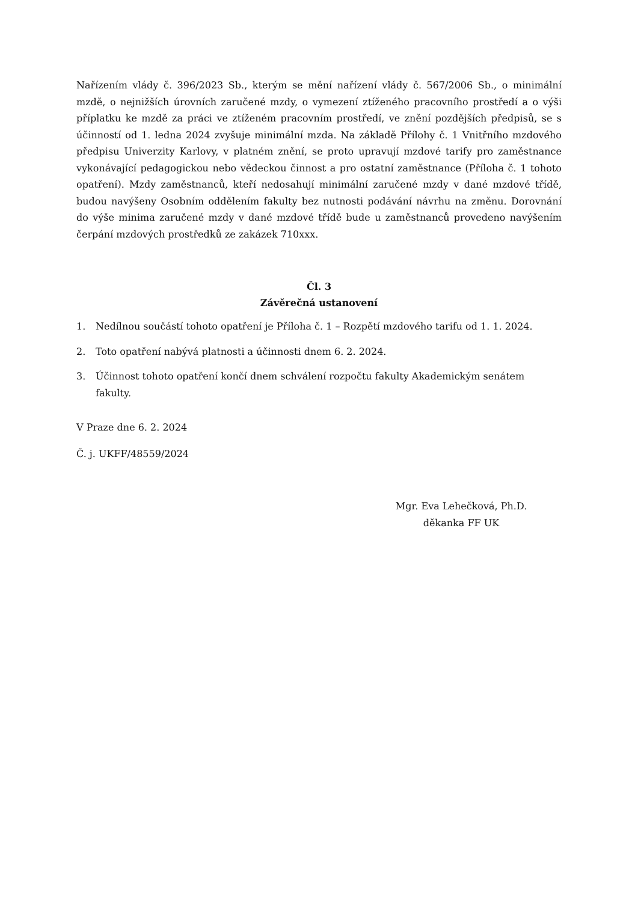Nařízením vlády č. 396/2023 Sb., kterým se mění nařízení vlády č. 567/2006 Sb., o minimální mzdě, o nejnižších úrovních zaručené mzdy, o vymezení ztíženého pracovního prostředí a o výši příplatku ke mzdě za práci ve ztíženém pracovním prostředí, ve znění pozdějších předpisů, se s účinností od 1. ledna 2024 zvyšuje minimální mzda. Na základě Přílohy č. 1 Vnitřního mzdového předpisu Univerzity Karlovy, v platném znění, se proto upravují mzdové tarify pro zaměstnance vykonávající pedagogickou nebo vědeckou činnost a pro ostatní zaměstnance (Příloha č. 1 tohoto opatření). Mzdy zaměstnanců, kteří nedosahují minimální zaručené mzdy v dané mzdové třídě, budou navýšeny Osobním oddělením fakulty bez nutnosti podávání návrhu na změnu. Dorovnání do výše minima zaručené mzdy v dané mzdové třídě bude u zaměstnanců provedeno navýšením čerpání mzdových prostředků ze zakázek 710xxx.
Čl. 3
Závěrečná ustanovení
1. Nedílnou součástí tohoto opatření je Příloha č. 1 – Rozpětí mzdového tarifu od 1. 1. 2024.
2. Toto opatření nabývá platnosti a účinnosti dnem 6. 2. 2024.
3. Účinnost tohoto opatření končí dnem schválení rozpočtu fakulty Akademickým senátem fakulty.
V Praze dne 6. 2. 2024
Č. j. UKFF/48559/2024
Mgr. Eva Lehečková, Ph.D.
děkanka FF UK